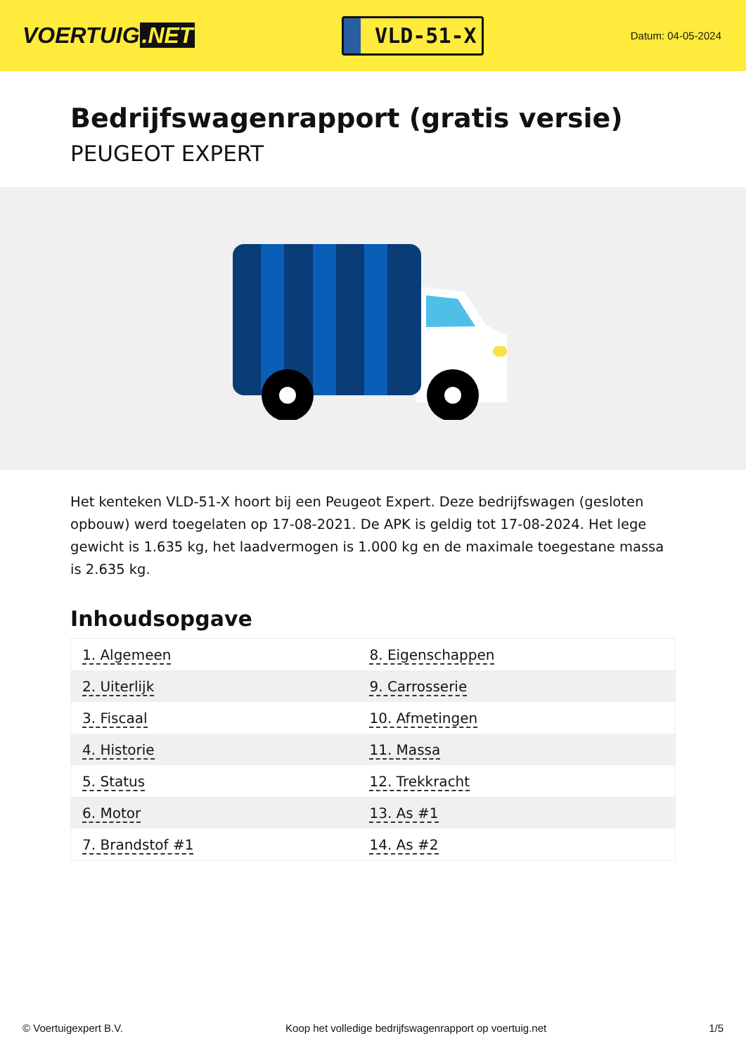VOERTUIG.NET
VLD-51-X
Datum: 04-05-2024
Bedrijfswagenrapport (gratis versie)
PEUGEOT EXPERT
Het kenteken VLD-51-X hoort bij een Peugeot Expert. Deze bedrijfswagen (gesloten opbouw) werd toegelaten op 17-08-2021. De APK is geldig tot 17-08-2024. Het lege gewicht is 1.635 kg, het laadvermogen is 1.000 kg en de maximale toegestane massa is 2.635 kg.
Inhoudsopgave
| 1. Algemeen | 8. Eigenschappen |
| 2. Uiterlijk | 9. Carrosserie |
| 3. Fiscaal | 10. Afmetingen |
| 4. Historie | 11. Massa |
| 5. Status | 12. Trekkracht |
| 6. Motor | 13. As #1 |
| 7. Brandstof #1 | 14. As #2 |
© Voertuigexpert B.V. Koop het volledige bedrijfswagenrapport op voertuig.net 1/5